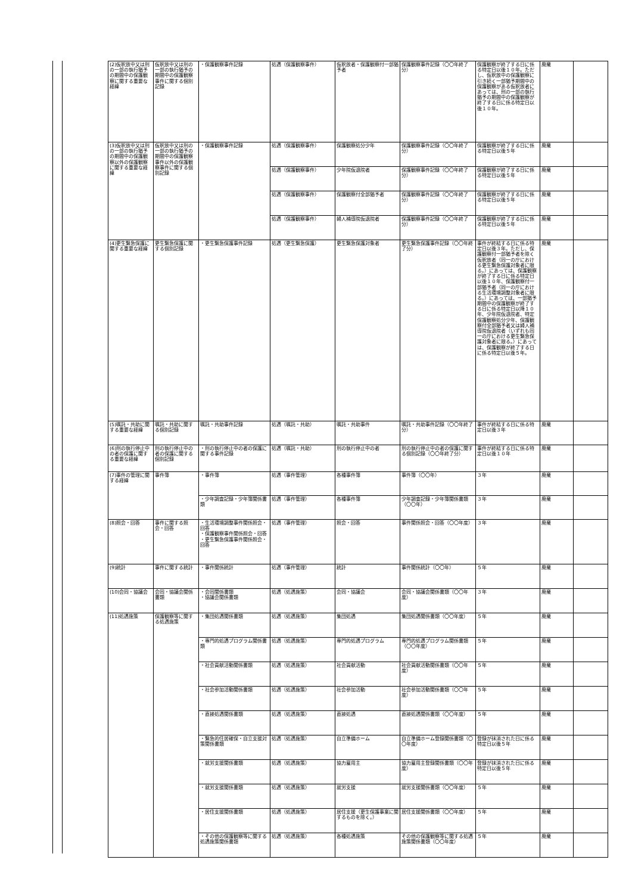| (2)仮釈放中又は刑の一部の執行猶予の期間中の保護観察に関する重要な経緯 | 仮釈放中又は刑の一部の執行猶予の期間中の保護観察事件に関する個別記録 | ・保護観察事件記録 | 処遇（保護観察事件） | 仮釈放者・保護観察付一部猶予者 | 保護観察事件記録（〇〇年終了分） | 保護観察が終了する日に係る特定日以後１０年。ただし、仮釈放中の保護観察に引き続く一部猶予期間中の保護観察がある仮釈放者にあっては、刑の一部の執行猶予の期間中の保護観察が終了する日に係る特定日以後１０年。 | 廃棄 | |
| (3)仮釈放中又は刑の一部の執行猶予の期間中の保護観察以外の保護観察に関する重要な経緯 | 仮釈放中又は刑の一部の執行猶予の期間中の保護観察事件以外の保護観察事件に関する個別記録 | ・保護観察事件記録 | 処遇（保護観察事件） | 保護観察処分少年 | 保護観察事件記録（〇〇年終了分） | 保護観察が終了する日に係る特定日以後５年 | 廃棄 | |
| | | | 処遇（保護観察事件） | 少年院仮退院者 | 保護観察事件記録（〇〇年終了分） | 保護観察が終了する日に係る特定日以後５年 | 廃棄 | |
| | | | 処遇（保護観察事件） | 保護観察付全部猶予者 | 保護観察事件記録（〇〇年終了分） | 保護観察が終了する日に係る特定日以後５年 | 廃棄 | |
| | | | 処遇（保護観察事件） | 婦人補導院仮退院者 | 保護観察事件記録（〇〇年終了分） | 保護観察が終了する日に係る特定日以後５年 | 廃棄 | |
| (4)更生緊急保護に関する重要な経緯 | 更生緊急保護に関する個別記録 | ・更生緊急保護事件記録 | 処遇（更生緊急保護） | 更生緊急保護対象者 | 更生緊急保護事件記録（〇〇年終了分） | 事件が終結する日に係る特定日以後３年。ただし、保護観察付一部猶予者を除く仮釈放者（同一の庁における更生緊急保護対象者に限る。）にあっては、保護観察が終了する日に係る特定日以後１０年、保護観察付一部猶予者（同一の庁における生活環境調整対象者に限る。）にあっては、一部猶予期間中の保護観察が終了する日に係る特定日以降１０年、少年院仮退院者、特定保護観察処分少年、保護観察付全部猶予者又は婦人補導院仮退院者（いずれも同一の庁における更生緊急保護対象者に限る。）にあっては、保護観察が終了する日に係る特定日以後５年。 | 廃棄 | |
| (5)嘱託・共助に関する重要な経緯 | 嘱託・共助に関する個別記録 | 嘱託・共助事件記録 | 処遇（嘱託・共助） | 嘱託・共助事件 | 嘱託・共助事件記録（〇〇年終了分） | 事件が終結する日に係る特定日以後３年 | 廃棄 | |
| (6)刑の執行停止中の者の保護に関する重要な経緯 | 刑の執行停止中の者の保護に関する個別記録 | ・刑の執行停止中の者の保護に関する事件記録 | 処遇（嘱託・共助） | 刑の執行停止中の者 | 刑の執行停止中の者の保護に関する個別記録（〇〇年終了分） | 事件が終結する日に係る特定日以後１０年 | 廃棄 | |
| (7)事件の管理に関する経緯 | 事件簿 | ・事件簿 | 処遇（事件管理） | 各種事件簿 | 事件簿（〇〇年） | ３年 | 廃棄 | |
| | | ・少年調査記録・少年簿関係書類 | 処遇（事件管理） | 各種事件簿 | 少年調査記録・少年簿関係書類（〇〇年） | ３年 | 廃棄 | |
| (8)照会・回答 | 事件に関する照会・回答 | ・生活環境調整事件関係照会・回答 ・保護観察事件関係照会・回答 ・更生緊急保護事件関係照会・回答 | 処遇（事件管理） | 照会・回答 | 事件関係照会・回答（〇〇年度） | ３年 | 廃棄 | |
| (9)統計 | 事件に関する統計 | ・事件関係統計 | 処遇（事件管理） | 統計 | 事件関係統計（〇〇年） | ５年 | 廃棄 | |
| (10)会同・協議会 | 会同・協議会関係書類 | ・会同関係書類 ・協議会関係書類 | 処遇（処遇施策） | 会同・協議会 | 会同・協議会関係書類（〇〇年度） | ３年 | 廃棄 | |
| (11)処遇施策 | 保護観察等に関する処遇施策 | ・集団処遇関係書類 | 処遇（処遇施策） | 集団処遇 | 集団処遇関係書類（〇〇年度） | ５年 | 廃棄 | |
| | | ・専門的処遇プログラム関係書類 | 処遇（処遇施策） | 専門的処遇プログラム | 専門的処遇プログラム関係書類（〇〇年度） | ５年 | 廃棄 | |
| | | ・社会貢献活動関係書類 | 処遇（処遇施策） | 社会貢献活動 | 社会貢献活動関係書類（〇〇年度） | ５年 | 廃棄 | |
| | | ・社会参加活動関係書類 | 処遇（処遇施策） | 社会参加活動 | 社会参加活動関係書類（〇〇年度） | ５年 | 廃棄 | |
| | | ・直接処遇関係書類 | 処遇（処遇施策） | 直接処遇 | 直接処遇関係書類（〇〇年度） | ５年 | 廃棄 | |
| | | ・緊急的住居確保・自立支援対策関係書類 | 処遇（処遇施策） | 自立準備ホーム | 自立準備ホーム登録関係書類（〇〇年度） | 登録が抹消された日に係る特定日以後５年 | 廃棄 | |
| | | ・就労支援関係書類 | 処遇（処遇施策） | 協力雇用主 | 協力雇用主登録関係書類（〇〇年度） | 登録が抹消された日に係る特定日以後５年 | 廃棄 | |
| | | ・就労支援関係書類 | 処遇（処遇施策） | 就労支援 | 就労支援関係書類（〇〇年度） | ５年 | 廃棄 | |
| | | ・居住支援関係書類 | 処遇（処遇施策） | 居住支援（更生保護事業に関するものを除く。） | 居住支援関係書類（〇〇年度） | ５年 | 廃棄 | |
| | | ・その他の保護観察等に関する処遇施策関係書類 | 処遇（処遇施策） | 各種処遇施策 | その他の保護観察等に関する処遇施策関係書類（〇〇年度） | ５年 | 廃棄 | |